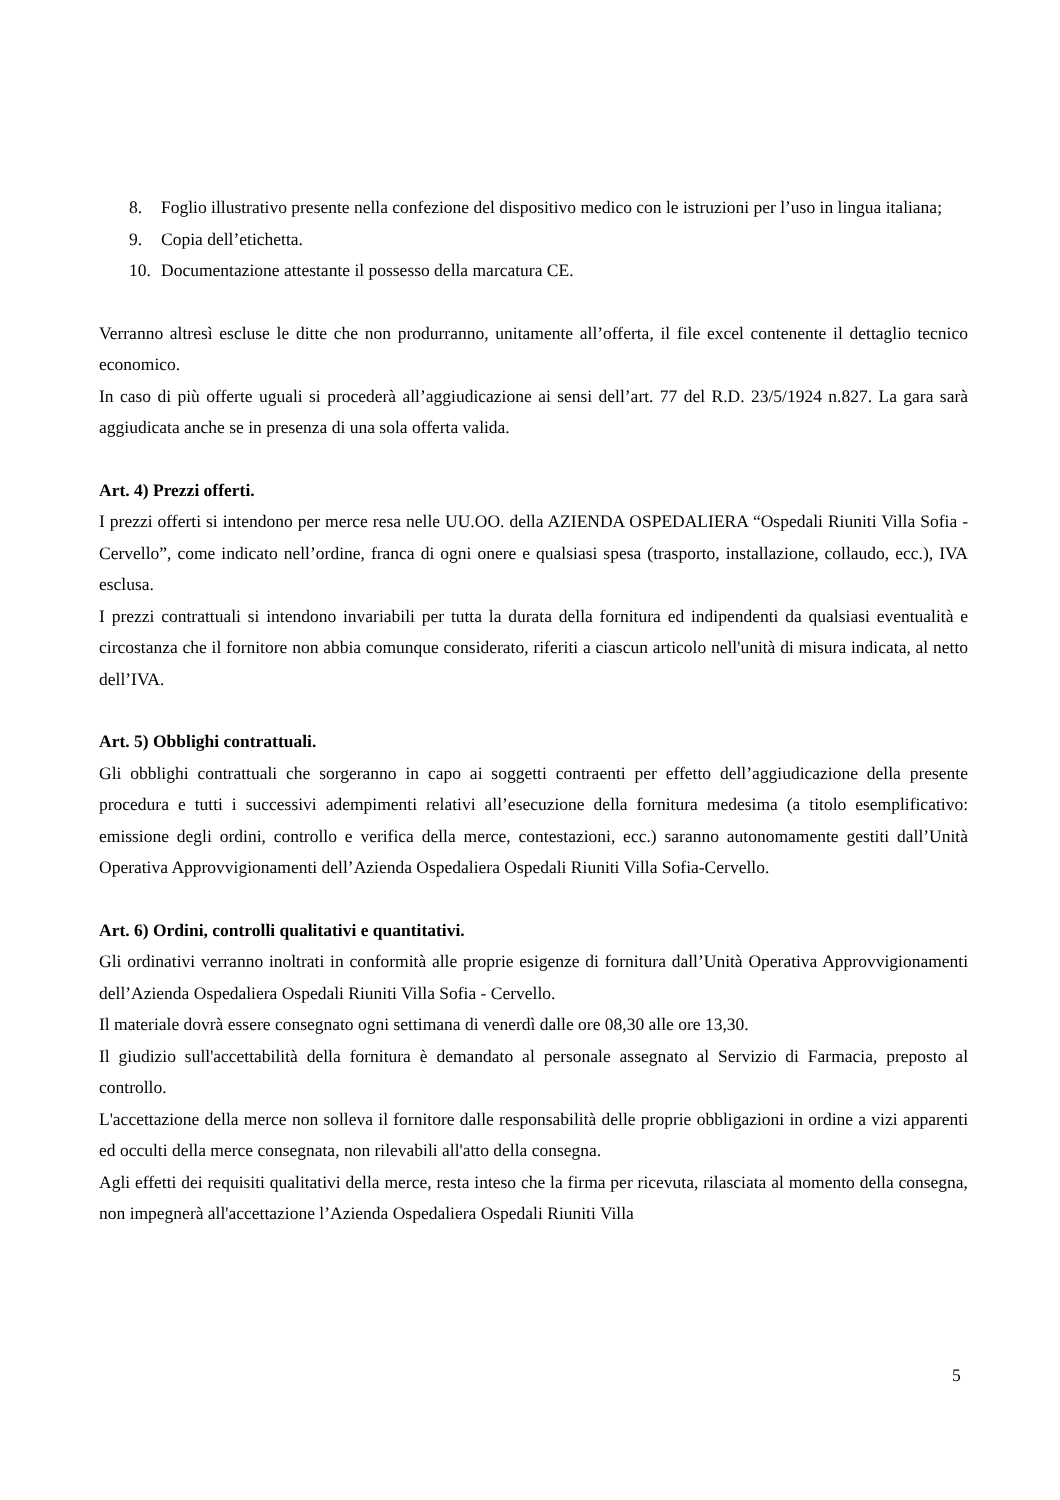8. Foglio illustrativo presente nella confezione del dispositivo medico con le istruzioni per l’uso in lingua italiana;
9. Copia dell’etichetta.
10. Documentazione attestante il possesso della marcatura CE.
Verranno altresì escluse le ditte che non produrranno, unitamente all’offerta, il file excel contenente il dettaglio tecnico economico.
In caso di più offerte uguali si procederà all’aggiudicazione ai sensi dell’art. 77 del R.D. 23/5/1924 n.827. La gara sarà aggiudicata anche se in presenza di una sola offerta valida.
Art. 4) Prezzi offerti.
I prezzi offerti si intendono per merce resa nelle UU.OO. della AZIENDA OSPEDALIERA “Ospedali Riuniti Villa Sofia - Cervello”, come indicato nell’ordine, franca di ogni onere e qualsiasi spesa (trasporto, installazione, collaudo, ecc.), IVA esclusa.
I prezzi contrattuali si intendono invariabili per tutta la durata della fornitura ed indipendenti da qualsiasi eventualità e circostanza che il fornitore non abbia comunque considerato, riferiti a ciascun articolo nell'unità di misura indicata, al netto dell’IVA.
Art. 5) Obblighi contrattuali.
Gli obblighi contrattuali che sorgeranno in capo ai soggetti contraenti per effetto dell’aggiudicazione della presente procedura e tutti i successivi adempimenti relativi all’esecuzione della fornitura medesima (a titolo esemplificativo: emissione degli ordini, controllo e verifica della merce, contestazioni, ecc.) saranno autonomamente gestiti dall’Unità Operativa Approvvigionamenti dell’Azienda Ospedaliera Ospedali Riuniti Villa Sofia-Cervello.
Art. 6) Ordini, controlli qualitativi e quantitativi.
Gli ordinativi verranno inoltrati in conformità alle proprie esigenze di fornitura dall’Unità Operativa Approvvigionamenti dell’Azienda Ospedaliera Ospedali Riuniti Villa Sofia - Cervello.
Il materiale dovrà essere consegnato ogni settimana di venerdì dalle ore 08,30 alle ore 13,30.
Il giudizio sull'accettabilità della fornitura è demandato al personale assegnato al Servizio di Farmacia, preposto al controllo.
L'accettazione della merce non solleva il fornitore dalle responsabilità delle proprie obbligazioni in ordine a vizi apparenti ed occulti della merce consegnata, non rilevabili all'atto della consegna.
Agli effetti dei requisiti qualitativi della merce, resta inteso che la firma per ricevuta, rilasciata al momento della consegna, non impegnerà all'accettazione l’Azienda Ospedaliera Ospedali Riuniti Villa
5